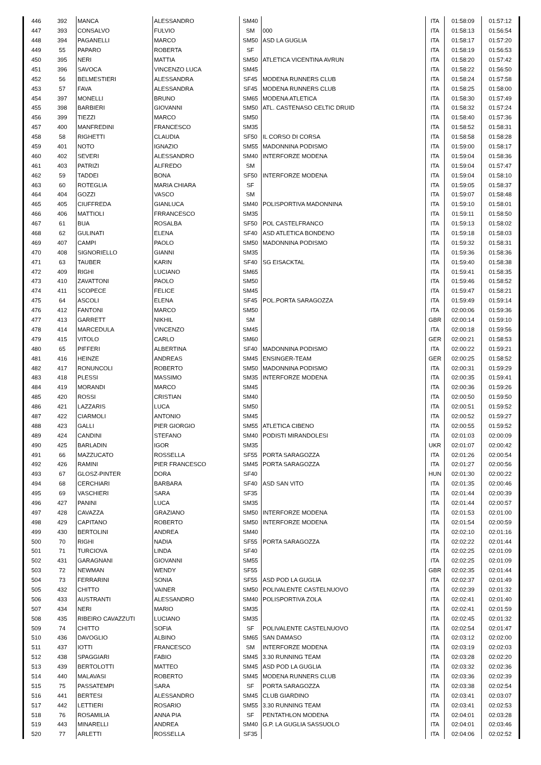| 446 | 392 | MANCA | ALESSANDRO | SM40 | | ITA | 01:58:09 | 01:57:12 |
| 447 | 393 | CONSALVO | FULVIO | SM | 000 | ITA | 01:58:13 | 01:56:54 |
| 448 | 394 | PAGANELLI | MARCO | SM50 | ASD LA GUGLIA | ITA | 01:58:17 | 01:57:20 |
| 449 | 55 | PAPARO | ROBERTA | SF | | ITA | 01:58:19 | 01:56:53 |
| 450 | 395 | NERI | MATTIA | SM50 | ATLETICA VICENTINA AVRUN | ITA | 01:58:20 | 01:57:42 |
| 451 | 396 | SAVOCA | VINCENZO LUCA | SM45 | | ITA | 01:58:22 | 01:56:50 |
| 452 | 56 | BELMESTIERI | ALESSANDRA | SF45 | MODENA RUNNERS CLUB | ITA | 01:58:24 | 01:57:58 |
| 453 | 57 | FAVA | ALESSANDRA | SF45 | MODENA RUNNERS CLUB | ITA | 01:58:25 | 01:58:00 |
| 454 | 397 | MONELLI | BRUNO | SM65 | MODENA ATLETICA | ITA | 01:58:30 | 01:57:49 |
| 455 | 398 | BARBIERI | GIOVANNI | SM50 | ATL. CASTENASO CELTIC DRUID | ITA | 01:58:32 | 01:57:24 |
| 456 | 399 | TIEZZI | MARCO | SM50 | | ITA | 01:58:40 | 01:57:36 |
| 457 | 400 | MANFREDINI | FRANCESCO | SM35 | | ITA | 01:58:52 | 01:58:31 |
| 458 | 58 | RIGHETTI | CLAUDIA | SF50 | IL CORSO DI CORSA | ITA | 01:58:58 | 01:58:28 |
| 459 | 401 | NOTO | IGNAZIO | SM55 | MADONNINA PODISMO | ITA | 01:59:00 | 01:58:17 |
| 460 | 402 | SEVERI | ALESSANDRO | SM40 | INTERFORZE MODENA | ITA | 01:59:04 | 01:58:36 |
| 461 | 403 | PATRIZI | ALFREDO | SM | | ITA | 01:59:04 | 01:57:47 |
| 462 | 59 | TADDEI | BONA | SF50 | INTERFORZE MODENA | ITA | 01:59:04 | 01:58:10 |
| 463 | 60 | ROTEGLIA | MARIA CHIARA | SF | | ITA | 01:59:05 | 01:58:37 |
| 464 | 404 | GOZZI | VASCO | SM | | ITA | 01:59:07 | 01:58:48 |
| 465 | 405 | CIUFFREDA | GIANLUCA | SM40 | POLISPORTIVA MADONNINA | ITA | 01:59:10 | 01:58:01 |
| 466 | 406 | MATTIOLI | FRRANCESCO | SM35 | | ITA | 01:59:11 | 01:58:50 |
| 467 | 61 | BUA | ROSALBA | SF50 | POL CASTELFRANCO | ITA | 01:59:13 | 01:58:02 |
| 468 | 62 | GULINATI | ELENA | SF40 | ASD ATLETICA BONDENO | ITA | 01:59:18 | 01:58:03 |
| 469 | 407 | CAMPI | PAOLO | SM50 | MADONNINA PODISMO | ITA | 01:59:32 | 01:58:31 |
| 470 | 408 | SIGNORIELLO | GIANNI | SM35 | | ITA | 01:59:36 | 01:58:36 |
| 471 | 63 | TAUBER | KARIN | SF40 | SG EISACKTAL | ITA | 01:59:40 | 01:58:38 |
| 472 | 409 | RIGHI | LUCIANO | SM65 | | ITA | 01:59:41 | 01:58:35 |
| 473 | 410 | ZAVATTONI | PAOLO | SM50 | | ITA | 01:59:46 | 01:58:52 |
| 474 | 411 | SCOPECE | FELICE | SM45 | | ITA | 01:59:47 | 01:58:21 |
| 475 | 64 | ASCOLI | ELENA | SF45 | POL.PORTA SARAGOZZA | ITA | 01:59:49 | 01:59:14 |
| 476 | 412 | FANTONI | MARCO | SM50 | | ITA | 02:00:06 | 01:59:36 |
| 477 | 413 | GARRETT | NIKHIL | SM | | GBR | 02:00:14 | 01:59:10 |
| 478 | 414 | MARCEDULA | VINCENZO | SM45 | | ITA | 02:00:18 | 01:59:56 |
| 479 | 415 | VITOLO | CARLO | SM60 | | GER | 02:00:21 | 01:58:53 |
| 480 | 65 | PIFFERI | ALBERTINA | SF40 | MADONNINA PODISMO | ITA | 02:00:22 | 01:59:21 |
| 481 | 416 | HEINZE | ANDREAS | SM45 | ENSINGER-TEAM | GER | 02:00:25 | 01:58:52 |
| 482 | 417 | RONUNCOLI | ROBERTO | SM50 | MADONNINA PODISMO | ITA | 02:00:31 | 01:59:29 |
| 483 | 418 | PLESSI | MASSIMO | SM35 | INTERFORZE MODENA | ITA | 02:00:35 | 01:59:41 |
| 484 | 419 | MORANDI | MARCO | SM45 | | ITA | 02:00:36 | 01:59:26 |
| 485 | 420 | ROSSI | CRISTIAN | SM40 | | ITA | 02:00:50 | 01:59:50 |
| 486 | 421 | LAZZARIS | LUCA | SM50 | | ITA | 02:00:51 | 01:59:52 |
| 487 | 422 | CIARMOLI | ANTONIO | SM45 | | ITA | 02:00:52 | 01:59:27 |
| 488 | 423 | GALLI | PIER GIORGIO | SM55 | ATLETICA CIBENO | ITA | 02:00:55 | 01:59:52 |
| 489 | 424 | CANDINI | STEFANO | SM40 | PODISTI MIRANDOLESI | ITA | 02:01:03 | 02:00:09 |
| 490 | 425 | BARLADIN | IGOR | SM35 | | UKR | 02:01:07 | 02:00:42 |
| 491 | 66 | MAZZUCATO | ROSSELLA | SF55 | PORTA SARAGOZZA | ITA | 02:01:26 | 02:00:54 |
| 492 | 426 | RAMINI | PIER FRANCESCO | SM45 | PORTA SARAGOZZA | ITA | 02:01:27 | 02:00:56 |
| 493 | 67 | GLOSZ-PINTER | DORA | SF40 | | HUN | 02:01:30 | 02:00:22 |
| 494 | 68 | CERCHIARI | BARBARA | SF40 | ASD SAN VITO | ITA | 02:01:35 | 02:00:46 |
| 495 | 69 | VASCHIERI | SARA | SF35 | | ITA | 02:01:44 | 02:00:39 |
| 496 | 427 | PANINI | LUCA | SM35 | | ITA | 02:01:44 | 02:00:57 |
| 497 | 428 | CAVAZZA | GRAZIANO | SM50 | INTERFORZE MODENA | ITA | 02:01:53 | 02:01:00 |
| 498 | 429 | CAPITANO | ROBERTO | SM50 | INTERFORZE MODENA | ITA | 02:01:54 | 02:00:59 |
| 499 | 430 | BERTOLINI | ANDREA | SM40 | | ITA | 02:02:10 | 02:01:16 |
| 500 | 70 | RIGHI | NADIA | SF55 | PORTA SARAGOZZA | ITA | 02:02:22 | 02:01:44 |
| 501 | 71 | TURCIOVA | LINDA | SF40 | | ITA | 02:02:25 | 02:01:09 |
| 502 | 431 | GARAGNANI | GIOVANNI | SM55 | | ITA | 02:02:25 | 02:01:09 |
| 503 | 72 | NEWMAN | WENDY | SF55 | | GBR | 02:02:35 | 02:01:44 |
| 504 | 73 | FERRARINI | SONIA | SF55 | ASD POD LA GUGLIA | ITA | 02:02:37 | 02:01:49 |
| 505 | 432 | CHITTO | VAINER | SM50 | POLIVALENTE CASTELNUOVO | ITA | 02:02:39 | 02:01:32 |
| 506 | 433 | AUSTRANTI | ALESSANDRO | SM40 | POLISPORTIVA ZOLA | ITA | 02:02:41 | 02:01:40 |
| 507 | 434 | NERI | MARIO | SM35 | | ITA | 02:02:41 | 02:01:59 |
| 508 | 435 | RIBEIRO CAVAZZUTI | LUCIANO | SM35 | | ITA | 02:02:45 | 02:01:32 |
| 509 | 74 | CHITTO | SOFIA | SF | POLIVALENTE CASTELNUOVO | ITA | 02:02:54 | 02:01:47 |
| 510 | 436 | DAVOGLIO | ALBINO | SM65 | SAN DAMASO | ITA | 02:03:12 | 02:02:00 |
| 511 | 437 | IOTTI | FRANCESCO | SM | INTERFORZE MODENA | ITA | 02:03:19 | 02:02:03 |
| 512 | 438 | SPAGGIARI | FABIO | SM45 | 3.30 RUNNING TEAM | ITA | 02:03:28 | 02:02:20 |
| 513 | 439 | BERTOLOTTI | MATTEO | SM45 | ASD POD LA GUGLIA | ITA | 02:03:32 | 02:02:36 |
| 514 | 440 | MALAVASI | ROBERTO | SM45 | MODENA RUNNERS CLUB | ITA | 02:03:36 | 02:02:39 |
| 515 | 75 | PASSATEMPI | SARA | SF | PORTA SARAGOZZA | ITA | 02:03:38 | 02:02:54 |
| 516 | 441 | BERTESI | ALESSANDRO | SM45 | CLUB GIARDINO | ITA | 02:03:41 | 02:03:07 |
| 517 | 442 | LETTIERI | ROSARIO | SM55 | 3.30 RUNNING TEAM | ITA | 02:03:41 | 02:02:53 |
| 518 | 76 | ROSAMILIA | ANNA PIA | SF | PENTATHLON MODENA | ITA | 02:04:01 | 02:03:28 |
| 519 | 443 | MINARELLI | ANDREA | SM40 | G.P. LA GUGLIA SASSUOLO | ITA | 02:04:01 | 02:03:46 |
| 520 | 77 | ARLETTI | ROSSELLA | SF35 | | ITA | 02:04:06 | 02:02:52 |